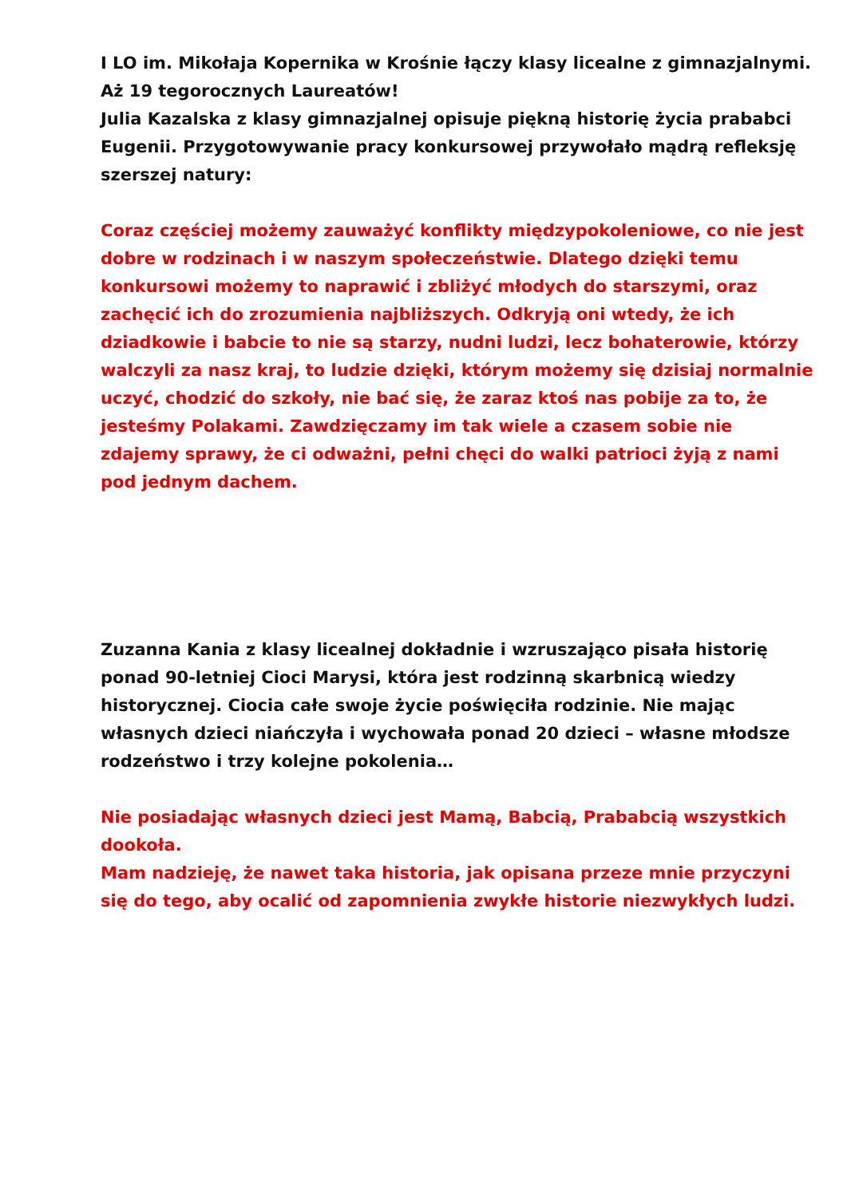I LO im. Mikołaja Kopernika w Krośnie łączy klasy licealne z gimnazjalnymi. Aż 19 tegorocznych Laureatów!
Julia Kazalska z klasy gimnazjalnej opisuje piękną historię życia prababci Eugenii. Przygotowywanie pracy konkursowej przywołało mądrą refleksję szerszej natury:
Coraz częściej możemy zauważyć konflikty międzypokoleniowe, co nie jest dobre w rodzinach i w naszym społeczeństwie. Dlatego dzięki temu konkursowi możemy to naprawić i zbliżyć młodych do starszymi, oraz zachęcić ich do zrozumienia najbliższych. Odkryją oni wtedy, że ich dziadkowie i babcie to nie są starzy, nudni ludzi, lecz bohaterowie, którzy walczyli za nasz kraj, to ludzie dzięki, którym możemy się dzisiaj normalnie uczyć, chodzić do szkoły, nie bać się, że zaraz ktoś nas pobije za to, że jesteśmy Polakami. Zawdzięczamy im tak wiele a czasem sobie nie zdajemy sprawy, że ci odważni, pełni chęci do walki patrioci żyją z nami pod jednym dachem.
Zuzanna Kania z klasy licealnej dokładnie i wzruszająco pisała historię ponad 90-letniej Cioci Marysi, która jest rodzinną skarbnicą wiedzy historycznej. Ciocia całe swoje życie poświęciła rodzinie. Nie mając własnych dzieci niańczyła i wychowała ponad 20 dzieci – własne młodsze rodzeństwo i trzy kolejne pokolenia…
Nie posiadając własnych dzieci jest Mamą, Babcią, Prababcią wszystkich dookoła.
Mam nadzieję, że nawet taka historia, jak opisana przeze mnie przyczyni się do tego, aby ocalić od zapomnienia zwykłe historie niezwykłych ludzi.